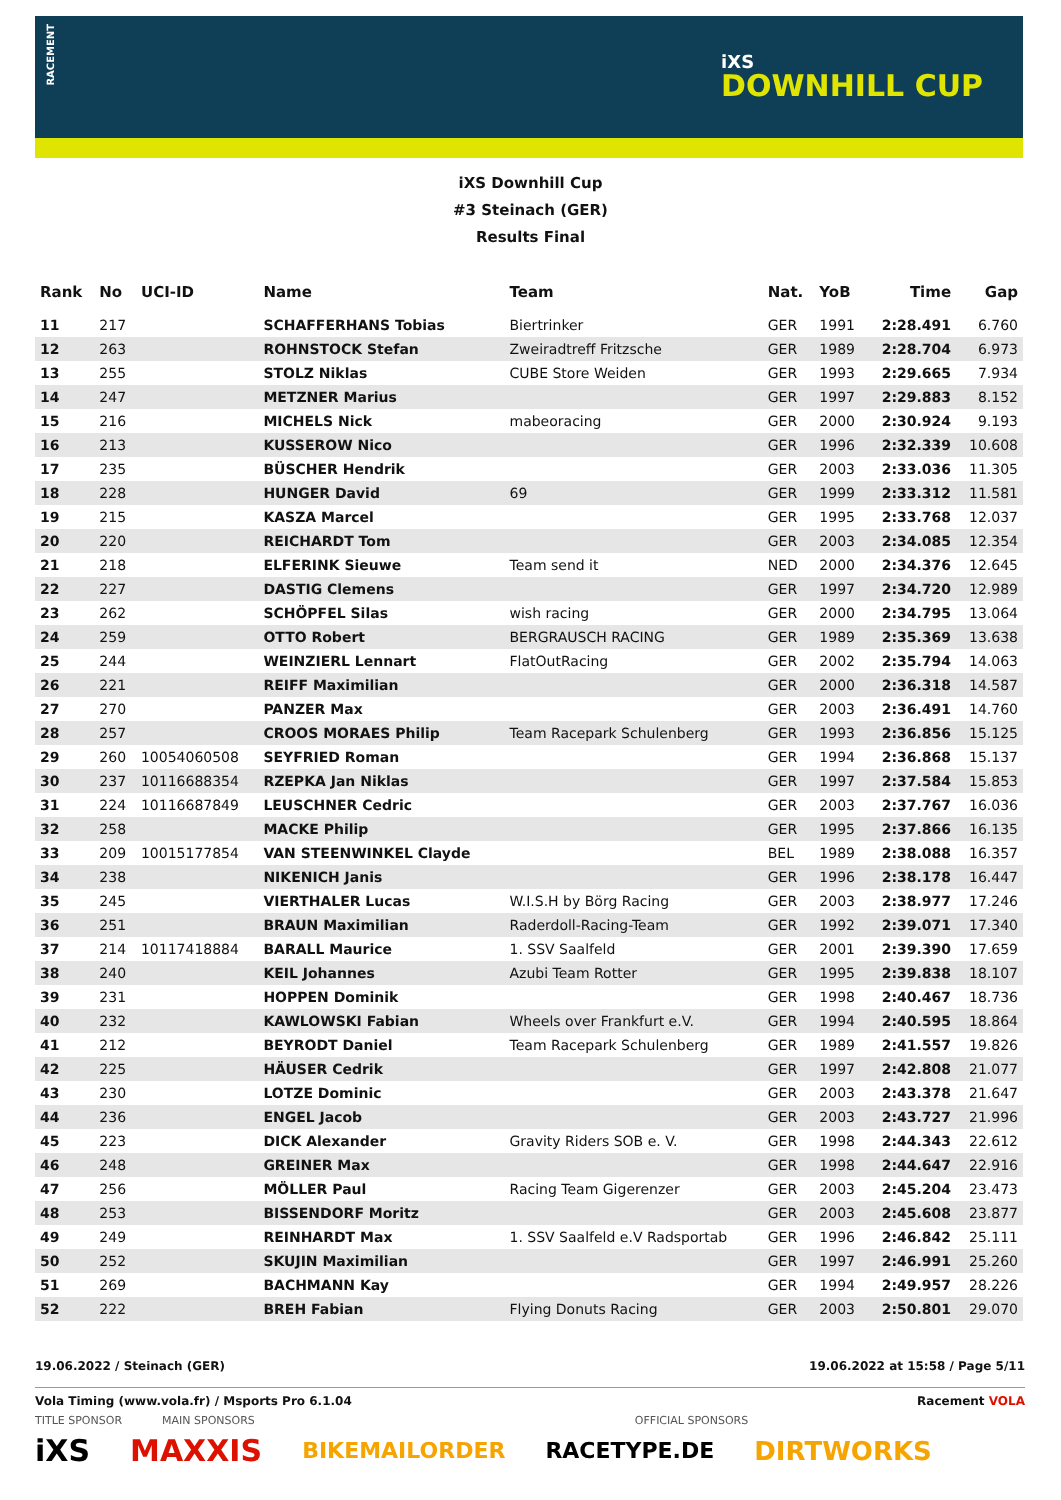RACEMENT
iXS
DOWNHILL CUP
iXS Downhill Cup
#3 Steinach (GER)
Results Final
| Rank | No | UCI-ID | Name | Team | Nat. | YoB | Time | Gap |
| --- | --- | --- | --- | --- | --- | --- | --- | --- |
| 11 | 217 | | SCHAFFERHANS Tobias | Biertrinker | GER | 1991 | 2:28.491 | 6.760 |
| 12 | 263 | | ROHNSTOCK Stefan | Zweiradtreff Fritzsche | GER | 1989 | 2:28.704 | 6.973 |
| 13 | 255 | | STOLZ Niklas | CUBE Store Weiden | GER | 1993 | 2:29.665 | 7.934 |
| 14 | 247 | | METZNER Marius | | GER | 1997 | 2:29.883 | 8.152 |
| 15 | 216 | | MICHELS Nick | mabeoracing | GER | 2000 | 2:30.924 | 9.193 |
| 16 | 213 | | KUSSEROW Nico | | GER | 1996 | 2:32.339 | 10.608 |
| 17 | 235 | | BÜSCHER Hendrik | | GER | 2003 | 2:33.036 | 11.305 |
| 18 | 228 | | HUNGER David | 69 | GER | 1999 | 2:33.312 | 11.581 |
| 19 | 215 | | KASZA Marcel | | GER | 1995 | 2:33.768 | 12.037 |
| 20 | 220 | | REICHARDT Tom | | GER | 2003 | 2:34.085 | 12.354 |
| 21 | 218 | | ELFERINK Sieuwe | Team send it | NED | 2000 | 2:34.376 | 12.645 |
| 22 | 227 | | DASTIG Clemens | | GER | 1997 | 2:34.720 | 12.989 |
| 23 | 262 | | SCHÖPFEL Silas | wish racing | GER | 2000 | 2:34.795 | 13.064 |
| 24 | 259 | | OTTO Robert | BERGRAUSCH RACING | GER | 1989 | 2:35.369 | 13.638 |
| 25 | 244 | | WEINZIERL Lennart | FlatOutRacing | GER | 2002 | 2:35.794 | 14.063 |
| 26 | 221 | | REIFF Maximilian | | GER | 2000 | 2:36.318 | 14.587 |
| 27 | 270 | | PANZER Max | | GER | 2003 | 2:36.491 | 14.760 |
| 28 | 257 | | CROOS MORAES Philip | Team Racepark Schulenberg | GER | 1993 | 2:36.856 | 15.125 |
| 29 | 260 | 10054060508 | SEYFRIED Roman | | GER | 1994 | 2:36.868 | 15.137 |
| 30 | 237 | 10116688354 | RZEPKA Jan Niklas | | GER | 1997 | 2:37.584 | 15.853 |
| 31 | 224 | 10116687849 | LEUSCHNER Cedric | | GER | 2003 | 2:37.767 | 16.036 |
| 32 | 258 | | MACKE Philip | | GER | 1995 | 2:37.866 | 16.135 |
| 33 | 209 | 10015177854 | VAN STEENWINKEL Clayde | | BEL | 1989 | 2:38.088 | 16.357 |
| 34 | 238 | | NIKENICH Janis | | GER | 1996 | 2:38.178 | 16.447 |
| 35 | 245 | | VIERTHALER Lucas | W.I.S.H by Börg Racing | GER | 2003 | 2:38.977 | 17.246 |
| 36 | 251 | | BRAUN Maximilian | Raderdoll-Racing-Team | GER | 1992 | 2:39.071 | 17.340 |
| 37 | 214 | 10117418884 | BARALL Maurice | 1. SSV Saalfeld | GER | 2001 | 2:39.390 | 17.659 |
| 38 | 240 | | KEIL Johannes | Azubi Team Rotter | GER | 1995 | 2:39.838 | 18.107 |
| 39 | 231 | | HOPPEN Dominik | | GER | 1998 | 2:40.467 | 18.736 |
| 40 | 232 | | KAWLOWSKI Fabian | Wheels over Frankfurt e.V. | GER | 1994 | 2:40.595 | 18.864 |
| 41 | 212 | | BEYRODT Daniel | Team Racepark Schulenberg | GER | 1989 | 2:41.557 | 19.826 |
| 42 | 225 | | HÄUSER Cedrik | | GER | 1997 | 2:42.808 | 21.077 |
| 43 | 230 | | LOTZE Dominic | | GER | 2003 | 2:43.378 | 21.647 |
| 44 | 236 | | ENGEL Jacob | | GER | 2003 | 2:43.727 | 21.996 |
| 45 | 223 | | DICK Alexander | Gravity Riders SOB e. V. | GER | 1998 | 2:44.343 | 22.612 |
| 46 | 248 | | GREINER Max | | GER | 1998 | 2:44.647 | 22.916 |
| 47 | 256 | | MÖLLER Paul | Racing Team Gigerenzer | GER | 2003 | 2:45.204 | 23.473 |
| 48 | 253 | | BISSENDORF Moritz | | GER | 2003 | 2:45.608 | 23.877 |
| 49 | 249 | | REINHARDT Max | 1. SSV Saalfeld e.V Radsportab | GER | 1996 | 2:46.842 | 25.111 |
| 50 | 252 | | SKUJIN Maximilian | | GER | 1997 | 2:46.991 | 25.260 |
| 51 | 269 | | BACHMANN Kay | | GER | 1994 | 2:49.957 | 28.226 |
| 52 | 222 | | BREH Fabian | Flying Donuts Racing | GER | 2003 | 2:50.801 | 29.070 |
19.06.2022 / Steinach (GER) 19.06.2022 at 15:58 / Page 5/11
Vola Timing (www.vola.fr) / Msports Pro 6.1.04 Racement VOLA
TITLE SPONSOR MAIN SPONSORS OFFICIAL SPONSORS
iXS MAXXIS BIKEMAILORDER RACETYPE.DE DIRTWORKS